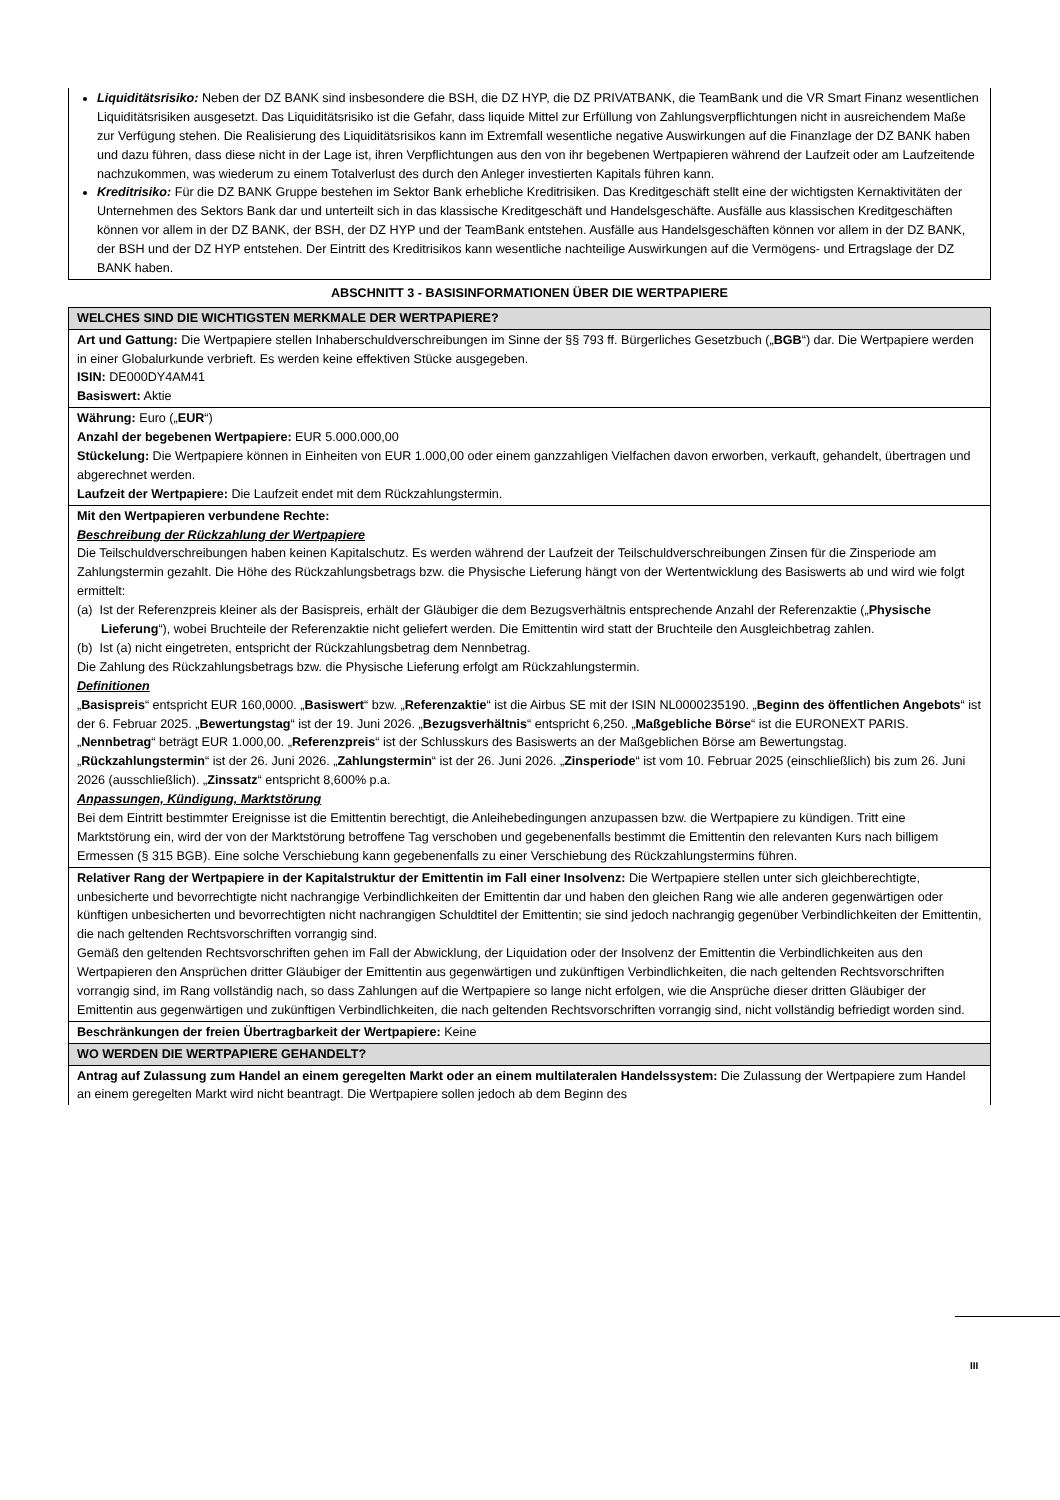| Liquiditätsrisiko: Neben der DZ BANK sind insbesondere die BSH, die DZ HYP, die DZ PRIVATBANK, die TeamBank und die VR Smart Finanz wesentlichen Liquiditätsrisiken ausgesetzt. Das Liquiditätsrisiko ist die Gefahr, dass liquide Mittel zur Erfüllung von Zahlungsverpflichtungen nicht in ausreichendem Maße zur Verfügung stehen. Die Realisierung des Liquiditätsrisikos kann im Extremfall wesentliche negative Auswirkungen auf die Finanzlage der DZ BANK haben und dazu führen, dass diese nicht in der Lage ist, ihren Verpflichtungen aus den von ihr begebenen Wertpapieren während der Laufzeit oder am Laufzeitende nachzukommen, was wiederum zu einem Totalverlust des durch den Anleger investierten Kapitals führen kann. Kreditrisiko: Für die DZ BANK Gruppe bestehen im Sektor Bank erhebliche Kreditrisiken. Das Kreditgeschäft stellt eine der wichtigsten Kernaktivitäten der Unternehmen des Sektors Bank dar und unterteilt sich in das klassische Kreditgeschäft und Handelsgeschäfte. Ausfälle aus klassischen Kreditgeschäften können vor allem in der DZ BANK, der BSH, der DZ HYP und der TeamBank entstehen. Ausfälle aus Handelsgeschäften können vor allem in der DZ BANK, der BSH und der DZ HYP entstehen. Der Eintritt des Kreditrisikos kann wesentliche nachteilige Auswirkungen auf die Vermögens- und Ertragslage der DZ BANK haben. |
ABSCHNITT 3 - BASISINFORMATIONEN ÜBER DIE WERTPAPIERE
| WELCHES SIND DIE WICHTIGSTEN MERKMALE DER WERTPAPIERE? |
| Art und Gattung: Die Wertpapiere stellen Inhaberschuldverschreibungen im Sinne der §§ 793 ff. Bürgerliches Gesetzbuch („ BGB “) dar. Die Wertpapiere werden in einer Globalurkunde verbrieft. Es werden keine effektiven Stücke ausgegeben. ISIN: DE000DY4AM41 Basiswert: Aktie |
| Währung: Euro („ EUR “) Anzahl der begebenen Wertpapiere: EUR 5.000.000,00 Stückelung: Die Wertpapiere können in Einheiten von EUR 1.000,00 oder einem ganzzahligen Vielfachen davon erworben, verkauft, gehandelt, übertragen und abgerechnet werden. Laufzeit der Wertpapiere: Die Laufzeit endet mit dem Rückzahlungstermin. |
| Mit den Wertpapieren verbundene Rechte: Beschreibung der Rückzahlung der Wertpapiere Die Teilschuldverschreibungen haben keinen Kapitalschutz. Es werden während der Laufzeit der Teilschuldverschreibungen Zinsen für die Zinsperiode am Zahlungstermin gezahlt. Die Höhe des Rückzahlungsbetrags bzw. die Physische Lieferung hängt von der Wertentwicklung des Basiswerts ab und wird wie folgt ermittelt: (a) Ist der Referenzpreis kleiner als der Basispreis, erhält der Gläubiger die dem Bezugsverhältnis entsprechende Anzahl der Referenzaktie („ Physische Lieferung “), wobei Bruchteile der Referenzaktie nicht geliefert werden. Die Emittentin wird statt der Bruchteile den Ausgleichbetrag zahlen. (b) Ist (a) nicht eingetreten, entspricht der Rückzahlungsbetrag dem Nennbetrag. Die Zahlung des Rückzahlungsbetrags bzw. die Physische Lieferung erfolgt am Rückzahlungstermin. Definitionen „ Basispreis “ entspricht EUR 160,0000. „ Basiswert “ bzw. „ Referenzaktie “ ist die Airbus SE mit der ISIN NL0000235190. „ Beginn des öffentlichen Angebots “ ist der 6. Februar 2025. „ Bewertungstag “ ist der 19. Juni 2026. „ Bezugsverhältnis “ entspricht 6,250. „ Maßgebliche Börse “ ist die EURONEXT PARIS. „ Nennbetrag “ beträgt EUR 1.000,00. „ Referenzpreis “ ist der Schlusskurs des Basiswerts an der Maßgeblichen Börse am Bewertungstag. „ Rückzahlungstermin “ ist der 26. Juni 2026. „ Zahlungstermin “ ist der 26. Juni 2026. „ Zinsperiode “ ist vom 10. Februar 2025 (einschließlich) bis zum 26. Juni 2026 (ausschließlich). „ Zinssatz “ entspricht 8,600% p.a. Anpassungen, Kündigung, Marktstörung Bei dem Eintritt bestimmter Ereignisse ist die Emittentin berechtigt, die Anleihebedingungen anzupassen bzw. die Wertpapiere zu kündigen. Tritt eine Marktstörung ein, wird der von der Marktstörung betroffene Tag verschoben und gegebenenfalls bestimmt die Emittentin den relevanten Kurs nach billigem Ermessen (§ 315 BGB). Eine solche Verschiebung kann gegebenenfalls zu einer Verschiebung des Rückzahlungstermins führen. |
| Relativer Rang der Wertpapiere in der Kapitalstruktur der Emittentin im Fall einer Insolvenz: Die Wertpapiere stellen unter sich gleichberechtigte, unbesicherte und bevorrechtigte nicht nachrangige Verbindlichkeiten der Emittentin dar und haben den gleichen Rang wie alle anderen gegenwärtigen oder künftigen unbesicherten und bevorrechtigten nicht nachrangigen Schuldtitel der Emittentin; sie sind jedoch nachrangig gegenüber Verbindlichkeiten der Emittentin, die nach geltenden Rechtsvorschriften vorrangig sind. Gemäß den geltenden Rechtsvorschriften gehen im Fall der Abwicklung, der Liquidation oder der Insolvenz der Emittentin die Verbindlichkeiten aus den Wertpapieren den Ansprüchen dritter Gläubiger der Emittentin aus gegenwärtigen und zukünftigen Verbindlichkeiten, die nach geltenden Rechtsvorschriften vorrangig sind, im Rang vollständig nach, so dass Zahlungen auf die Wertpapiere so lange nicht erfolgen, wie die Ansprüche dieser dritten Gläubiger der Emittentin aus gegenwärtigen und zukünftigen Verbindlichkeiten, die nach geltenden Rechtsvorschriften vorrangig sind, nicht vollständig befriedigt worden sind. |
| Beschränkungen der freien Übertragbarkeit der Wertpapiere: Keine |
| WO WERDEN DIE WERTPAPIERE GEHANDELT? |
| Antrag auf Zulassung zum Handel an einem geregelten Markt oder an einem multilateralen Handelssystem: Die Zulassung der Wertpapiere zum Handel an einem geregelten Markt wird nicht beantragt. Die Wertpapiere sollen jedoch ab dem Beginn des |
III